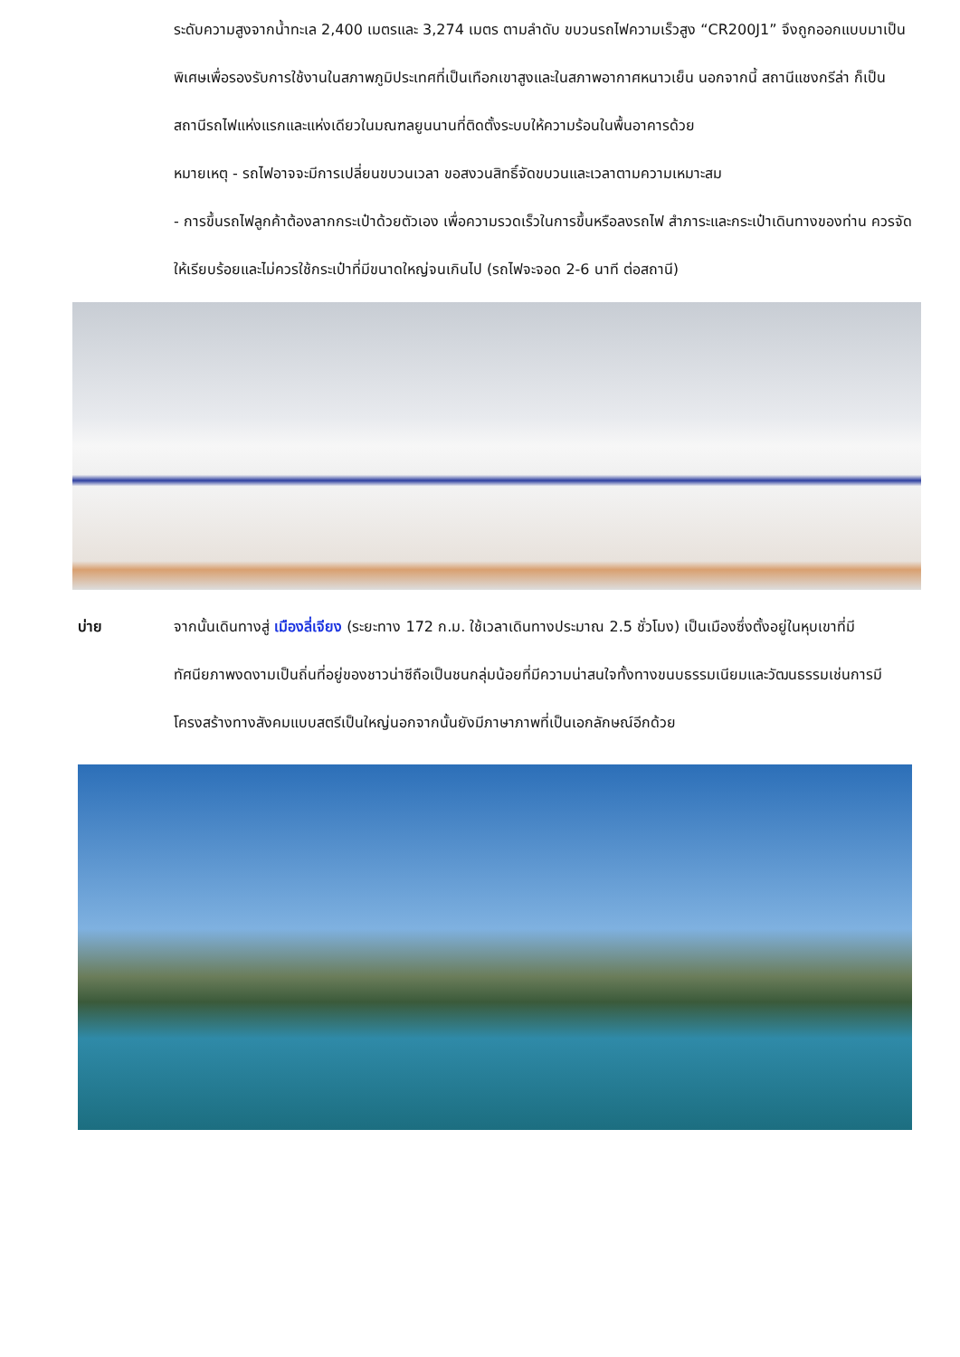ระดับความสูงจากน้ำทะเล 2,400 เมตรและ 3,274 เมตร ตามลำดับ ขบวนรถไฟความเร็วสูง “CR200J1” จึงถูกออกแบบมาเป็นพิเศษเพื่อรองรับการใช้งานในสภาพภูมิประเทศที่เป็นเทือกเขาสูงและในสภาพอากาศหนาวเย็น นอกจากนี้ สถานีแชงกรีล่า ก็เป็นสถานีรถไฟแห่งแรกและแห่งเดียวในมณฑลยูนนานที่ติดตั้งระบบให้ความร้อนในพื้นอาคารด้วย
หมายเหตุ - รถไฟอาจจะมีการเปลี่ยนขบวนเวลา ขอสงวนสิทธิ์จัดขบวนและเวลาตามความเหมาะสม
- การขึ้นรถไฟลูกค้าต้องลากกระเป๋าด้วยตัวเอง เพื่อความรวดเร็วในการขึ้นหรือลงรถไฟ สำภาระและกระเป๋าเดินทางของท่าน ควรจัดให้เรียบร้อยและไม่ควรใช้กระเป๋าที่มีขนาดใหญ่จนเกินไป (รถไฟจะจอด 2-6 นาที ต่อสถานี)
บ่าย จากนั้นเดินทางสู่ เมืองลี่เจียง (ระยะทาง 172 ก.ม. ใช้เวลาเดินทางประมาณ 2.5 ชั่วโมง) เป็นเมืองซึ่งตั้งอยู่ในหุบเขาที่มีทัศนียภาพงดงามเป็นถิ่นที่อยู่ของชาวน่าซีถือเป็นชนกลุ่มน้อยที่มีความน่าสนใจทั้งทางขนบธรรมเนียมและวัฒนธรรมเช่นการมีโครงสร้างทางสังคมแบบสตรีเป็นใหญ่นอกจากนั้นยังมีภาษาภาพที่เป็นเอกลักษณ์อีกด้วย